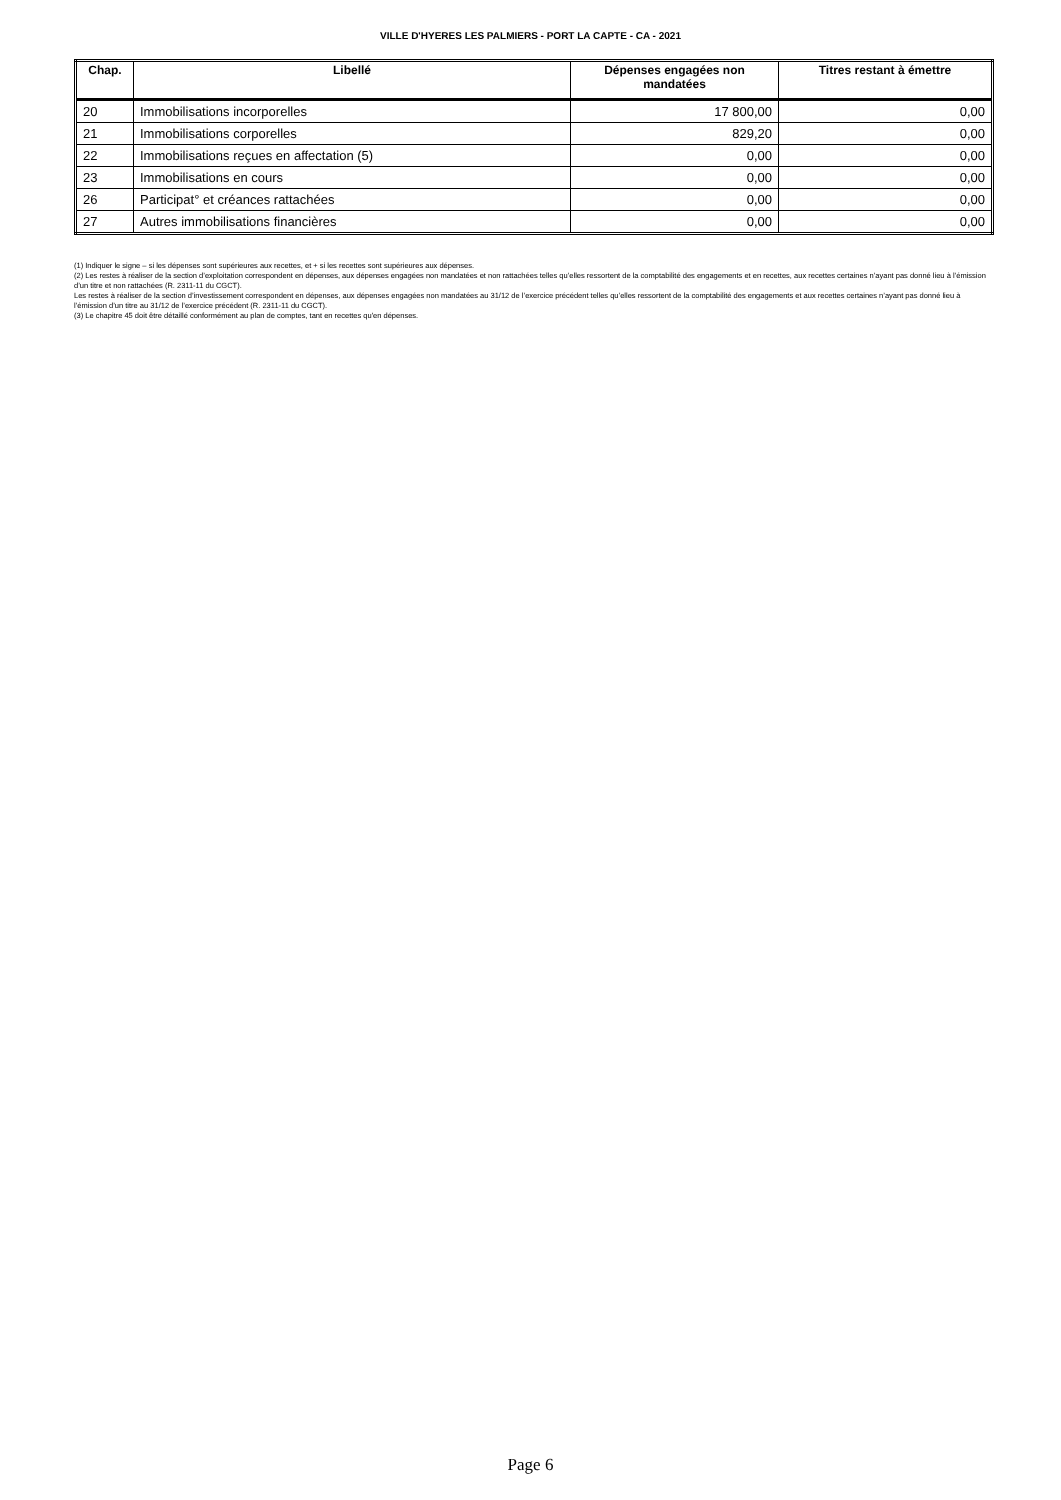VILLE D'HYERES LES PALMIERS - PORT LA CAPTE - CA - 2021
| Chap. | Libellé | Dépenses engagées non mandatées | Titres restant à émettre |
| --- | --- | --- | --- |
| 20 | Immobilisations incorporelles | 17 800,00 | 0,00 |
| 21 | Immobilisations corporelles | 829,20 | 0,00 |
| 22 | Immobilisations reçues en affectation (5) | 0,00 | 0,00 |
| 23 | Immobilisations en cours | 0,00 | 0,00 |
| 26 | Participat° et créances rattachées | 0,00 | 0,00 |
| 27 | Autres immobilisations financières | 0,00 | 0,00 |
(1) Indiquer le signe – si les dépenses sont supérieures aux recettes, et + si les recettes sont supérieures aux dépenses.
(2) Les restes à réaliser de la section d’exploitation correspondent en dépenses, aux dépenses engagées non mandatées et non rattachées telles qu’elles ressortent de la comptabilité des engagements et en recettes, aux recettes certaines n’ayant pas donné lieu à l’émission d’un titre et non rattachées (R. 2311-11 du CGCT).
Les restes à réaliser de la section d’investissement correspondent en dépenses, aux dépenses engagées non mandatées au 31/12 de l’exercice précédent telles qu’elles ressortent de la comptabilité des engagements et aux recettes certaines n’ayant pas donné lieu à l’émission d’un titre au 31/12 de l’exercice précédent (R. 2311-11 du CGCT).
(3) Le chapitre 45 doit être détaillé conformément au plan de comptes, tant en recettes qu'en dépenses.
Page 6